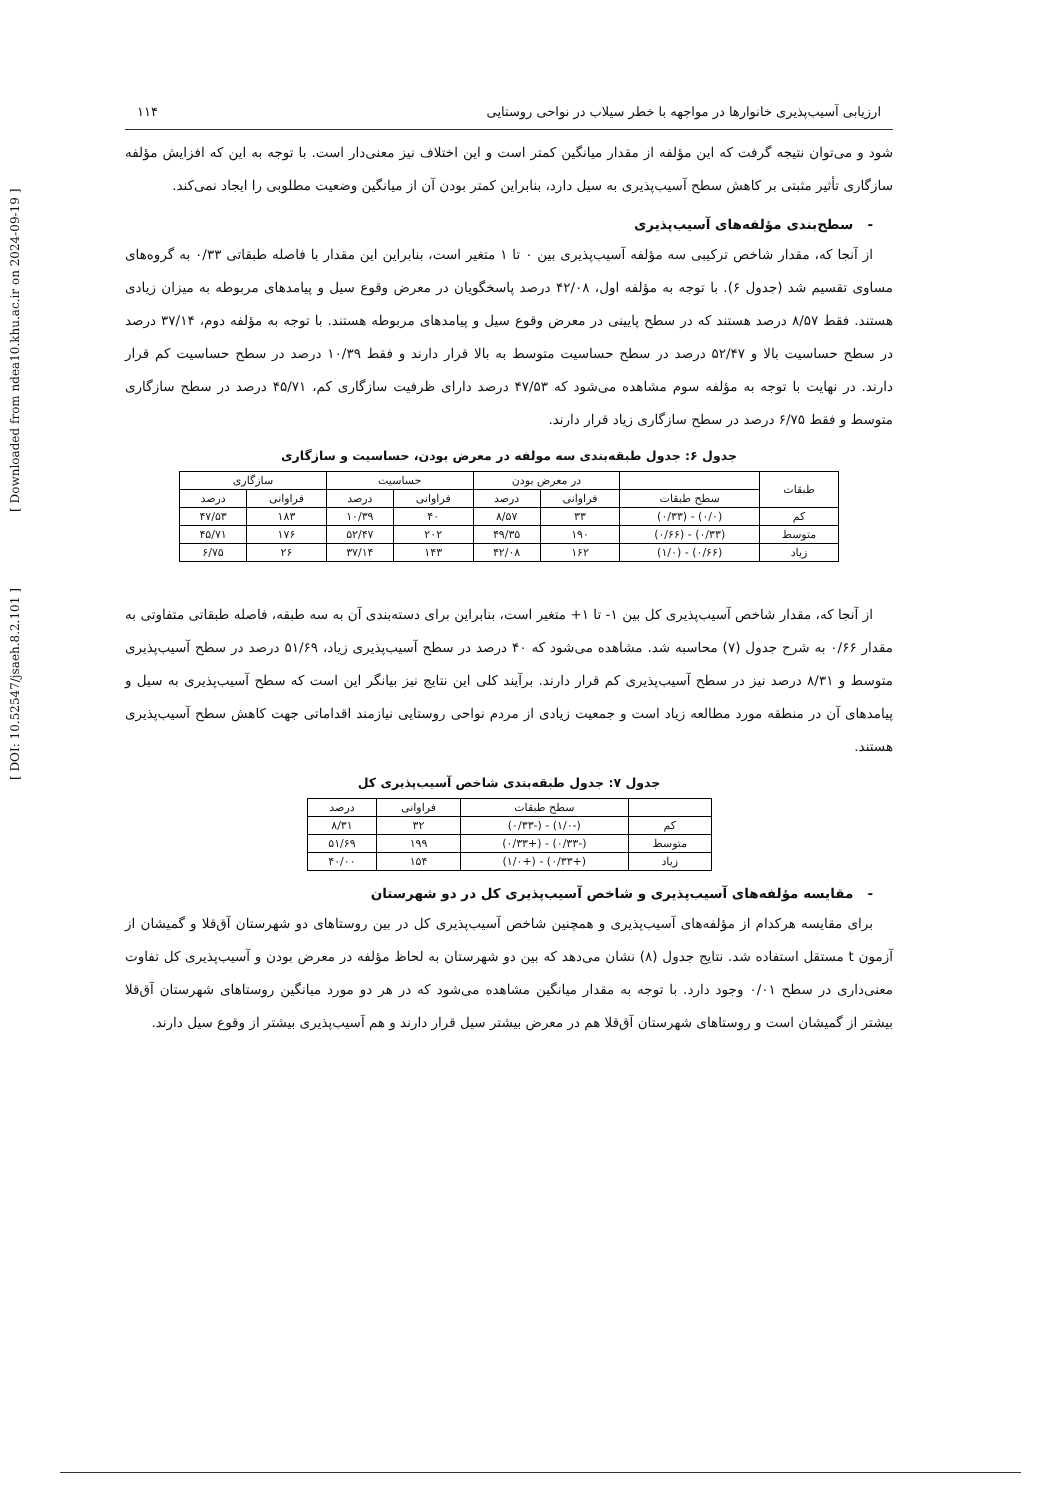[ DOI: 10.52547/jsaeh.8.2.101 ] [ Downloaded from ndea10.khu.ac.ir on 2024-09-19 ]
ارزیابی آسیب‌پذیری خانوارها در مواجهه با خطر سیلاب در نواحی روستایی ۱۱۴
شود و می‌توان نتیجه گرفت که این مؤلفه از مقدار میانگین کمتر است و این اختلاف نیز معنی‌دار است. با توجه به این که افزایش مؤلفه سازگاری تأثیر مثبتی بر کاهش سطح آسیب‌پذیری به سیل دارد، بنابراین کمتر بودن آن از میانگین وضعیت مطلوبی را ایجاد نمی‌کند.
- سطح‌بندی مؤلفه‌های آسیب‌پذیری
از آنجا که، مقدار شاخص ترکیبی سه مؤلفه آسیب‌پذیری بین ۰ تا ۱ متغیر است، بنابراین این مقدار با فاصله طبقاتی ۰/۳۳ به گروه‌های مساوی تقسیم شد (جدول ۶). با توجه به مؤلفه اول، ۴۲/۰۸ درصد پاسخگویان در معرض وقوع سیل و پیامدهای مربوطه به میزان زیادی هستند. فقط ۸/۵۷ درصد هستند که در سطح پایینی در معرض وقوع سیل و پیامدهای مربوطه هستند. با توجه به مؤلفه دوم، ۳۷/۱۴ درصد در سطح حساسیت بالا و ۵۲/۴۷ درصد در سطح حساسیت متوسط به بالا قرار دارند و فقط ۱۰/۳۹ درصد در سطح حساسیت کم قرار دارند. در نهایت با توجه به مؤلفه سوم مشاهده می‌شود که ۴۷/۵۳ درصد دارای ظرفیت سازگاری کم، ۴۵/۷۱ درصد در سطح سازگاری متوسط و فقط ۶/۷۵ درصد در سطح سازگاری زیاد قرار دارند.
جدول ۶: جدول طبقه‌بندی سه مولفه در معرض بودن، حساسیت و سازگاری
| طبقات | | در معرض بودن | | حساسیت | | سازگاری | |
| --- | --- | --- | --- | --- | --- | --- | --- |
| | سطح طبقات | فراوانی | درصد | فراوانی | درصد | فراوانی | درصد |
| کم | (۰/۰) - (۰/۳۳) | ۳۳ | ۸/۵۷ | ۴۰ | ۱۰/۳۹ | ۱۸۳ | ۴۷/۵۳ |
| متوسط | (۰/۳۳) - (۰/۶۶) | ۱۹۰ | ۴۹/۳۵ | ۲۰۲ | ۵۲/۴۷ | ۱۷۶ | ۴۵/۷۱ |
| زیاد | (۰/۶۶) - (۱/۰) | ۱۶۲ | ۴۲/۰۸ | ۱۴۳ | ۳۷/۱۴ | ۲۶ | ۶/۷۵ |
از آنجا که، مقدار شاخص آسیب‌پذیری کل بین ۱- تا ۱+ متغیر است، بنابراین برای دسته‌بندی آن به سه طبقه، فاصله طبقاتی متفاوتی به مقدار ۰/۶۶ به شرح جدول (۷) محاسبه شد. مشاهده می‌شود که ۴۰ درصد در سطح آسیب‌پذیری زیاد، ۵۱/۶۹ درصد در سطح آسیب‌پذیری متوسط و ۸/۳۱ درصد نیز در سطح آسیب‌پذیری کم قرار دارند. برآیند کلی این نتایج نیز بیانگر این است که سطح آسیب‌پذیری به سیل و پیامدهای آن در منطقه مورد مطالعه زیاد است و جمعیت زیادی از مردم نواحی روستایی نیازمند اقداماتی جهت کاهش سطح آسیب‌پذیری هستند.
جدول ۷: جدول طبقه‌بندی شاخص آسیب‌پذیری کل
| | سطح طبقات | فراوانی | درصد |
| --- | --- | --- | --- |
| کم | (-۱/۰) - (-۰/۳۳) | ۳۲ | ۸/۳۱ |
| متوسط | (-۰/۳۳) - (+۰/۳۳) | ۱۹۹ | ۵۱/۶۹ |
| زیاد | (+۰/۳۳) - (+۱/۰) | ۱۵۴ | ۴۰/۰۰ |
- مقایسه مؤلفه‌های آسیب‌پذیری و شاخص آسیب‌پذیری کل در دو شهرستان
برای مقایسه هرکدام از مؤلفه‌های آسیب‌پذیری و همچنین شاخص آسیب‌پذیری کل در بین روستاهای دو شهرستان آق‌قلا و گمیشان از آزمون t مستقل استفاده شد. نتایج جدول (۸) نشان می‌دهد که بین دو شهرستان به لحاظ مؤلفه در معرض بودن و آسیب‌پذیری کل تفاوت معنی‌داری در سطح ۰/۰۱ وجود دارد. با توجه به مقدار میانگین مشاهده می‌شود که در هر دو مورد میانگین روستاهای شهرستان آق‌قلا بیشتر از گمیشان است و روستاهای شهرستان آق‌قلا هم در معرض بیشتر سیل قرار دارند و هم آسیب‌پذیری بیشتر از وقوع سیل دارند.